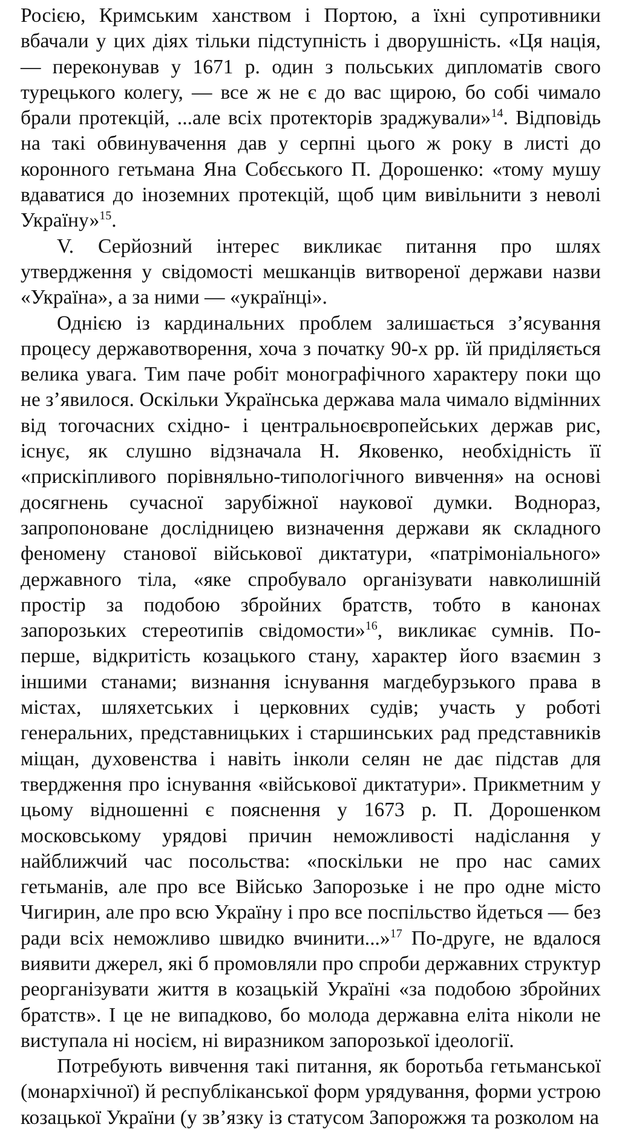Росією, Кримським ханством і Портою, а їхні супротивники вбачали у цих діях тільки підступність і дворушність. «Ця нація, — переконував у 1671 р. один з польських дипломатів свого турецького колегу, — все ж не є до вас щирою, бо собі чимало брали протекцій, ...але всіх протекторів зраджували»<sup>14</sup>. Відповідь на такі обвинувачення дав у серпні цього ж року в листі до коронного гетьмана Яна Собєського П. Дорошенко: «тому мушу вдаватися до іноземних протекцій, щоб цим вивільнити з неволі Україну»<sup>15</sup>.
V. Серйозний інтерес викликає питання про шлях утвердження у свідомості мешканців витвореної держави назви «Україна», а за ними — «українці».
Однією із кардинальних проблем залишається з’ясування процесу державотворення, хоча з початку 90-х рр. їй приділяється велика увага. Тим паче робіт монографічного характеру поки що не з’явилося. Оскільки Українська держава мала чимало відмінних від тогочасних східно- і центральноєвропейських держав рис, існує, як слушно відзначала Н. Яковенко, необхідність її «прискіпливого порівняльно-типологічного вивчення» на основі досягнень сучасної зарубіжної наукової думки. Воднораз, запропоноване дослідницею визначення держави як складного феномену станової військової диктатури, «патрімоніального» державного тіла, «яке спробувало організувати навколишній простір за подобою збройних братств, тобто в канонах запорозьких стереотипів свідомости»<sup>16</sup>, викликає сумнів. По-перше, відкритість козацького стану, характер його взаємин з іншими станами; визнання існування магдебурзького права в містах, шляхетських і церковних судів; участь у роботі генеральних, представницьких і старшинських рад представників міщан, духовенства і навіть інколи селян не дає підстав для твердження про існування «військової диктатури». Прикметним у цьому відношенні є пояснення у 1673 р. П. Дорошенком московському урядові причин неможливості надіслання у найближчий час посольства: «поскільки не про нас самих гетьманів, але про все Військо Запорозьке і не про одне місто Чигирин, але про всю Україну і про все поспільство йдеться — без ради всіх неможливо швидко вчинити...»<sup>17</sup> По-друге, не вдалося виявити джерел, які б промовляли про спроби державних структур реорганізувати життя в козацькій Україні «за подобою збройних братств». І це не випадково, бо молода державна еліта ніколи не виступала ні носієм, ні виразником запорозької ідеології.
Потребують вивчення такі питання, як боротьба гетьманської (монархічної) й республіканської форм урядування, форми устрою козацької України (у зв’язку із статусом Запорожжя та розколом на